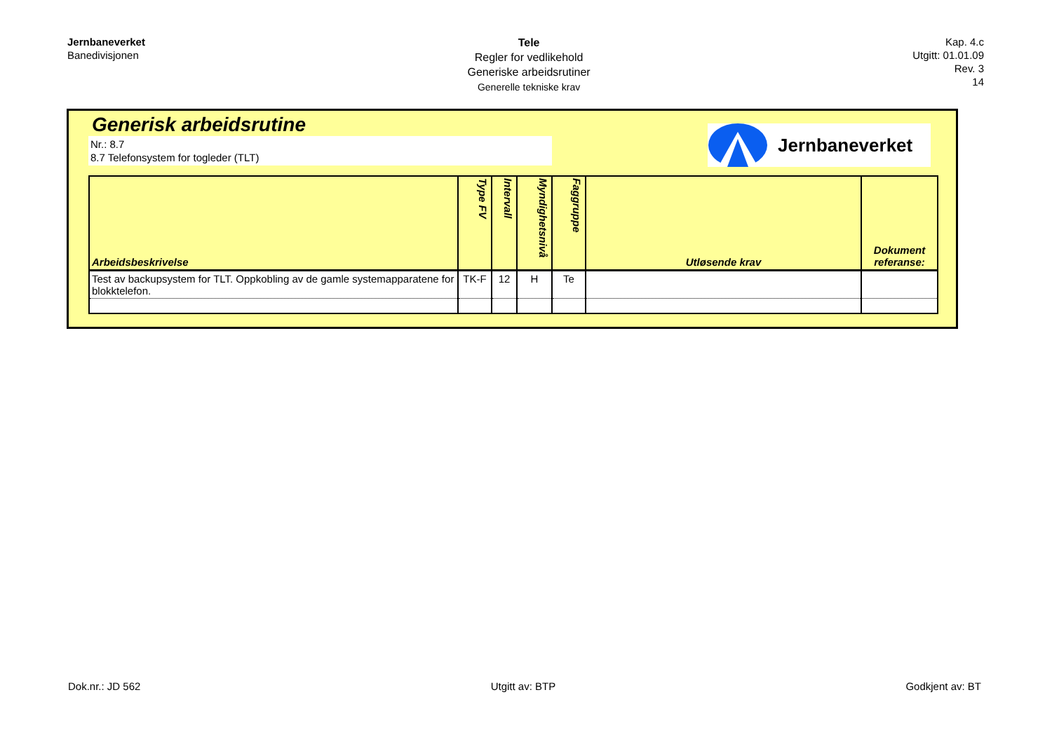Jernbaneverket
Banedivisjonen
Tele
Regler for vedlikehold
Generiske arbeidsrutiner
Generelle tekniske krav
Kap. 4.c
Utgitt: 01.01.09
Rev. 3
14
Generisk arbeidsrutine
Nr.: 8.7
8.7 Telefonsystem for togleder (TLT)
Jernbaneverket
| Arbeidsbeskrivelse | Type FV | Intervall | Myndighetsnivå | Faggruppe | Utløsende krav | Dokument referanse: |
| --- | --- | --- | --- | --- | --- | --- |
| Test av backupsystem for TLT. Oppkobling av de gamle systemapparatene for blokktelefon. | TK-F | 12 | H | Te | | |
Dok.nr.: JD 562 Utgitt av: BTP Godkjent av: BT